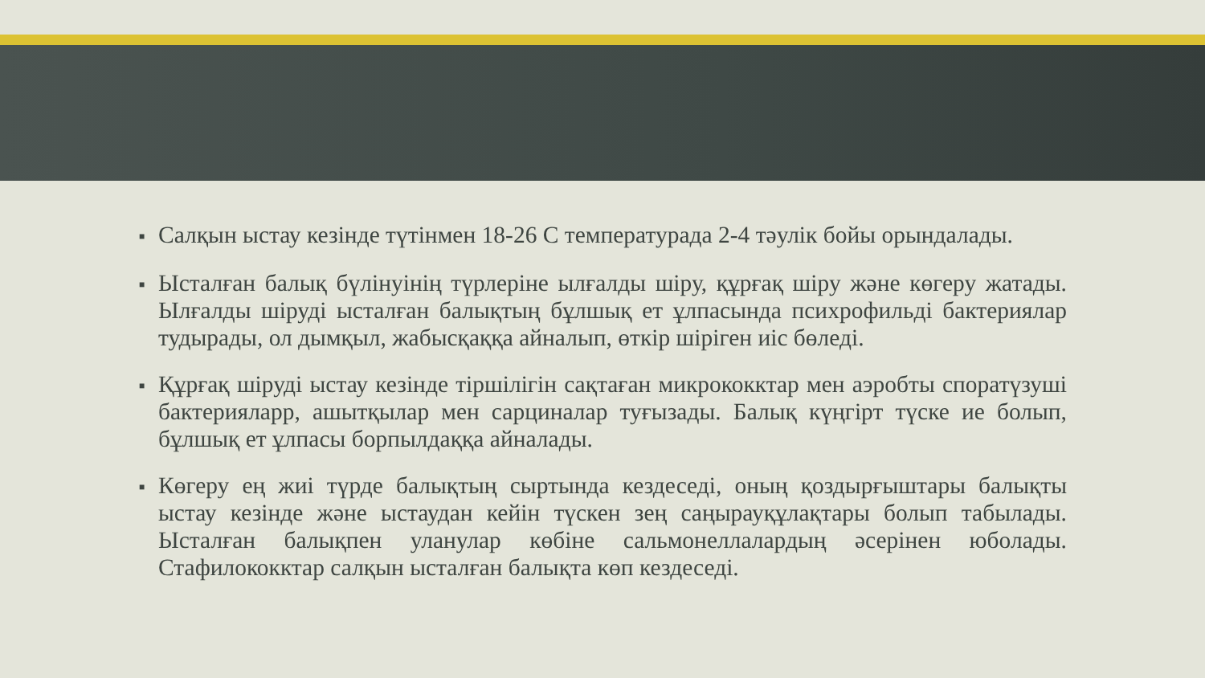■ Салқын ыстау кезінде түтінмен 18-26 С температурада 2-4 тәулік бойы орындалады.
■ Ысталған балық бүлінуінің түрлеріне ылғалды шіру, құрғақ шіру және көгеру жатады. Ылғалды шіруді ысталған балықтың бұлшық ет ұлпасында психрофильді бактериялар тудырады, ол дымқыл, жабысқаққа айналып, өткір шіріген иіс бөледі.
■ Құрғақ шіруді ыстау кезінде тіршілігін сақтаған микрококктар мен аэробты споратүзуші бактерияларр, ашытқылар мен сарциналар туғызады. Балық күңгірт түске ие болып, бұлшық ет ұлпасы борпылдаққа айналады.
■ Көгеру ең жиі түрде балықтың сыртында кездеседі, оның қоздырғыштары балықты ыстау кезінде және ыстаудан кейін түскен зең саңырауқұлақтары болып табылады. Ысталған балықпен уланулар көбіне сальмонеллалардың әсерінен юболады. Стафилококктар салқын ысталған балықта көп кездеседі.